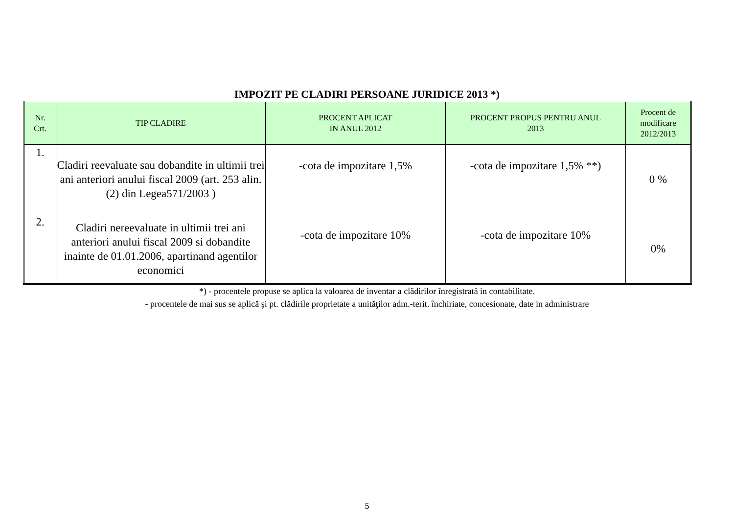IMPOZIT PE CLADIRI PERSOANE JURIDICE 2013 *)
| Nr. Crt. | TIP CLADIRE | PROCENT APLICAT IN ANUL 2012 | PROCENT PROPUS PENTRU ANUL 2013 | Procent de modificare 2012/2013 |
| --- | --- | --- | --- | --- |
| 1. | Cladiri reevaluate sau dobandite in ultimii trei ani anteriori anului fiscal 2009 (art. 253 alin. (2) din Legea571/2003 ) | -cota de impozitare 1,5% | -cota de impozitare 1,5% **) | 0 % |
| 2. | Cladiri nereevaluate in ultimii trei ani anteriori anului fiscal 2009 si dobandite inainte de 01.01.2006, apartinand agentilor economici | -cota de impozitare 10% | -cota de impozitare 10% | 0% |
*) - procentele propuse se aplica la valoarea de inventar a clădirilor înregistrată in contabilitate.
- procentele de mai sus se aplică şi pt. clădirile proprietate a unităţilor adm.-terit. închiriate, concesionate, date in administrare
5